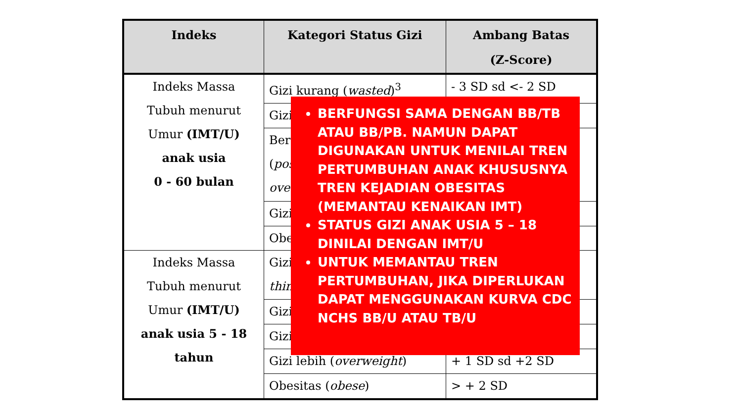| Indeks | Kategori Status Gizi | Ambang Batas (Z-Score) |
| --- | --- | --- |
| Indeks Massa Tubuh menurut Umur (IMT/U) anak usia 0 - 60 bulan | Gizi kurang ( wasted )<sup>3</sup> | - 3 SD sd <- 2 SD |
| | Gizi | |
| | Ber ( pos ove | |
| | Gizi | |
| | Obe | |
| Indeks Massa Tubuh menurut Umur (IMT/U) anak usia 5 - 18 tahun | Gizi thin | |
| | Gizi | |
| | Gizi | |
| | Gizi lebih ( overweight ) | + 1 SD sd +2 SD |
| | Obesitas ( obese ) | > + 2 SD |
BERFUNGSI SAMA DENGAN BB/TB ATAU BB/PB. NAMUN DAPAT DIGUNAKAN UNTUK MENILAI TREN PERTUMBUHAN ANAK KHUSUSNYA TREN KEJADIAN OBESITAS (MEMANTAU KENAIKAN IMT)
STATUS GIZI ANAK USIA 5 – 18 DINILAI DENGAN IMT/U
UNTUK MEMANTAU TREN PERTUMBUHAN, JIKA DIPERLUKAN DAPAT MENGGUNAKAN KURVA CDC NCHS BB/U ATAU TB/U